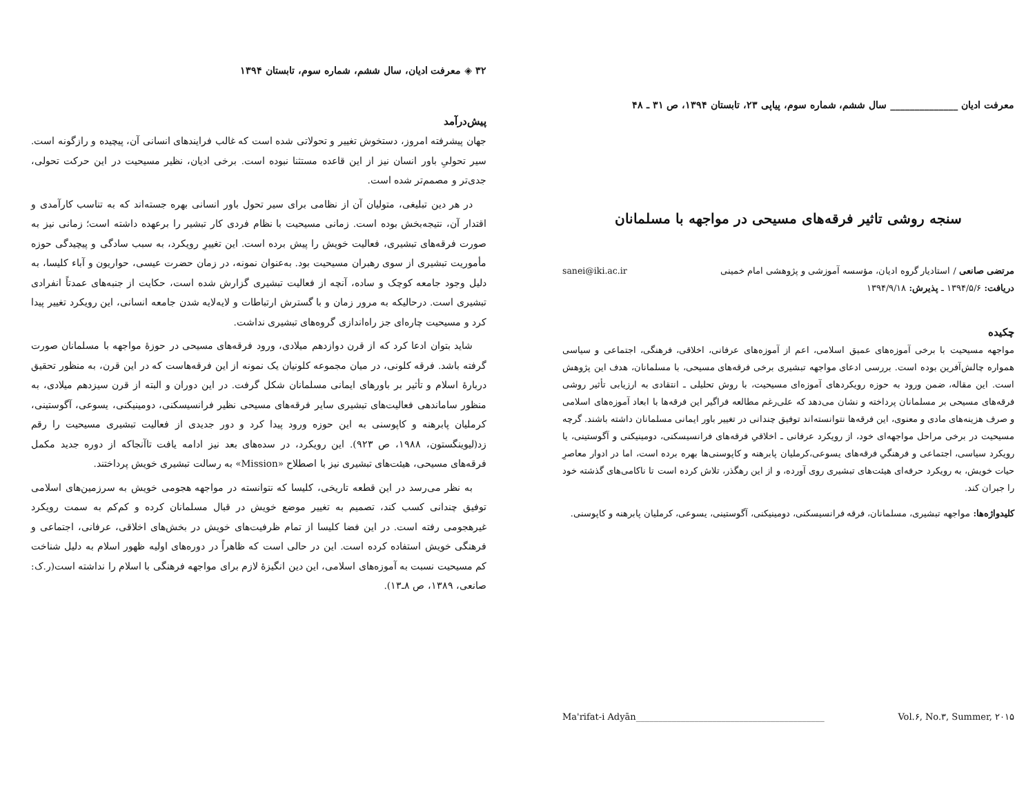معرفت ادیان ______________ سال ششم، شماره سوم، پیاپی ۲۳، تابستان ۱۳۹۴، ص ۳۱ ـ ۴۸
سنجه روشی تاثیر فرقه‌های مسیحی در مواجهه با مسلمانان
مرتضی صانعی / استادیار گروه ادیان، مؤسسه آموزشی و پژوهشی امام خمینی sanei@iki.ac.ir
دریافت: ۱۳۹۴/۵/۶ ـ پذیرش: ۱۳۹۴/۹/۱۸
چکیده
مواجهه مسیحیت با برخی آموزه‌های عمیق اسلامی، اعم از آموزه‌های عرفانی، اخلاقی، فرهنگی، اجتماعی و سیاسی همواره چالش‌آفرین بوده است. بررسی ادعای مواجهه تبشیری برخی فرقه‌های مسیحی، با مسلمانان، هدف این پژوهش است. این مقاله، ضمن ورود به حوزه رویکردهای آموزه‌ای مسیحیت، با روش تحلیلی ـ انتقادی به ارزیابی تأثیر روشی فرقه‌های مسیحی بر مسلمانان پرداخته و نشان می‌دهد که علی‌رغم مطالعه فراگیر این فرقه‌ها با ابعاد آموزه‌های اسلامی و صرف هزینه‌های مادی و معنوی، این فرقه‌ها نتوانسته‌اند توفیق چندانی در تغییر باور ایمانی مسلمانان داشته باشند. گرچه مسیحیت در برخی مراحل مواجهه‌ای خود، از رویکرد عرفانی ـ اخلاقیِ فرقه‌های فرانسیسکنی، دومینیکنی و آگوستینی، یا رویکرد سیاسی، اجتماعی و فرهنگیِ فرقه‌های یسوعی،کرملیان پابرهنه و کاپوسنی‌ها بهره برده است، اما در ادوار معاصرِ حیات خویش، به رویکرد حرفه‌ای هیئت‌های تبشیری روی آورده، و از این رهگذر، تلاش کرده است تا ناکامی‌های گذشته خود را جبران کند.
کلیدواژه‌ها: مواجهه تبشیری، مسلمانان، فرقه فرانسیسکنی، دومینیکنی، آگوستینی، یسوعی، کرملیان پابرهنه و کاپوسنی.
Ma'rifat-i Adyān__________________________________________ Vol.۶, No.۳, Summer, ۲۰۱۵
۳۲ ◈ معرفت ادیان، سال ششم، شماره سوم، تابستان ۱۳۹۴
پیش‌درآمد
جهان پیشرفته امروز، دستخوش تغییر و تحولاتی شده است که غالب فرایندهای انسانی آن، پیچیده و رازگونه است. سیر تحولیِ باور انسان نیز از این قاعده مستثنا نبوده است. برخی ادیان، نظیر مسیحیت در این حرکت تحولی، جدی‌تر و مصمم‌تر شده است.
در هر دین تبلیغی، متولیان آن از نظامی برای سیر تحول باور انسانی بهره جسته‌اند که به تناسب کارآمدی و اقتدار آن، نتیجه‌بخش بوده است. زمانی مسیحیت با نظام فردی کار تبشیر را برعهده داشته است؛ زمانی نیز به صورت فرقه‌های تبشیری، فعالیت خویش را پیش برده است. این تغییرِ رویکرد، به سبب سادگی و پیچیدگی حوزه مأموریت تبشیری از سوی رهبران مسیحیت بود. به‌عنوان نمونه، در زمان حضرت عیسی، حواریون و آباء کلیسا، به دلیل وجود جامعه کوچک و ساده، آنچه از فعالیت تبشیری گزارش شده است، حکایت از جنبه‌های عمدتاً انفرادی تبشیری است. درحالیکه به مرور زمان و با گسترش ارتباطات و لایه‌لایه شدن جامعه انسانی، این رویکرد تغییر پیدا کرد و مسیحیت چاره‌ای جز راه‌اندازی گروه‌های تبشیری نداشت.
شاید بتوان ادعا کرد که از قرن دوازدهم میلادی، ورود فرقه‌های مسیحی در حوزۀ مواجهه با مسلمانان صورت گرفته باشد. فرقه کلونی، در میان مجموعه کلونیان یک نمونه از این فرقه‌هاست که در این قرن، به منظور تحقیق دربارۀ اسلام و تأثیر بر باورهای ایمانی مسلمانان شکل گرفت. در این دوران و البته از قرن سیزدهم میلادی، به منظور ساماندهی فعالیت‌های تبشیری سایر فرقه‌های مسیحی نظیر فرانسیسکنی، دومینیکنی، یسوعی، آگوستینی، کرملیان پابرهنه و کاپوسنی به این حوزه ورود پیدا کرد و دور جدیدی از فعالیت تبشیری مسیحیت را رقم زد(لیوینگستون، ۱۹۸۸، ص ۹۲۳). این رویکرد، در سده‌های بعد نیز ادامه یافت تاآنجاکه از دوره جدید مکمل فرقه‌های مسیحی، هیئت‌های تبشیری نیز با اصطلاح «Mission» به رسالت تبشیری خویش پرداختند.
به نظر می‌رسد در این قطعه تاریخی، کلیسا که نتوانسته در مواجهه هجومی خویش به سرزمین‌های اسلامی توفیق چندانی کسب کند، تصمیم به تغییر موضع خویش در قبال مسلمانان کرده و کم‌کم به سمت رویکرد غیرهجومی رفته است. در این فضا کلیسا از تمام ظرفیت‌های خویش در بخش‌های اخلاقی، عرفانی، اجتماعی و فرهنگی خویش استفاده کرده است. این در حالی است که ظاهراً در دوره‌های اولیه ظهور اسلام به دلیل شناخت کم مسیحیت نسبت به آموزه‌های اسلامی، این دین انگیزۀ لازم برای مواجهه فرهنگی با اسلام را نداشته است(ر.ک: صانعی، ۱۳۸۹، ص ۸ـ۱۳).